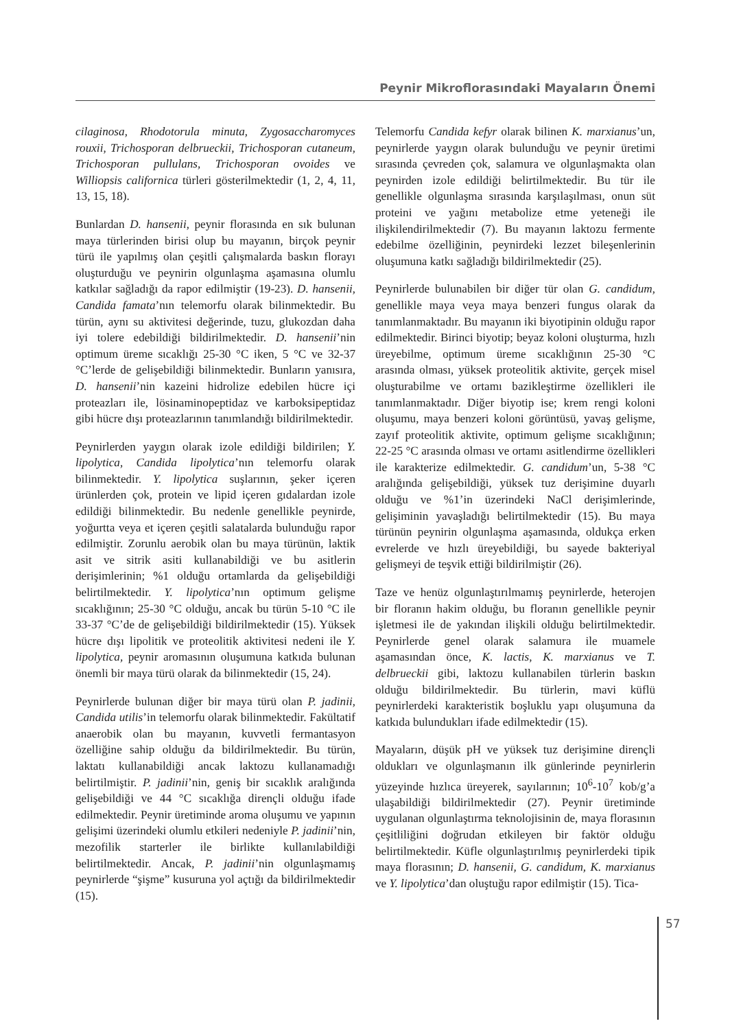Peynir Mikroflorasındaki Mayaların Önemi
cilaginosa, Rhodotorula minuta, Zygosaccharomyces rouxii, Trichosporan delbrueckii, Trichosporan cutaneum, Trichosporan pullulans, Trichosporan ovoides ve Williopsis californica türleri gösterilmektedir (1, 2, 4, 11, 13, 15, 18).
Bunlardan D. hansenii, peynir florasında en sık bulunan maya türlerinden birisi olup bu mayanın, birçok peynir türü ile yapılmış olan çeşitli çalışmalarda baskın florayı oluşturduğu ve peynirin olgunlaşma aşamasına olumlu katkılar sağladığı da rapor edilmiştir (19-23). D. hansenii, Candida famata’nın telemorfu olarak bilinmektedir. Bu türün, aynı su aktivitesi değerinde, tuzu, glukozdan daha iyi tolere edebildiği bildirilmektedir. D. hansenii’nin optimum üreme sıcaklığı 25-30 °C iken, 5 °C ve 32-37 °C’lerde de gelişebildiği bilinmektedir. Bunların yanısıra, D. hansenii’nin kazeini hidrolize edebilen hücre içi proteazları ile, lösinaminopeptidaz ve karboksipeptidaz gibi hücre dışı proteazlarının tanımlandığı bildirilmektedir.
Peynirlerden yaygın olarak izole edildiği bildirilen; Y. lipolytica, Candida lipolytica’nın telemorfu olarak bilinmektedir. Y. lipolytica suşlarının, şeker içeren ürünlerden çok, protein ve lipid içeren gıdalardan izole edildiği bilinmektedir. Bu nedenle genellikle peynirde, yoğurtta veya et içeren çeşitli salatalarda bulunduğu rapor edilmiştir. Zorunlu aerobik olan bu maya türünün, laktik asit ve sitrik asiti kullanabildiği ve bu asitlerin derişimlerinin; %1 olduğu ortamlarda da gelişebildiği belirtilmektedir. Y. lipolytica’nın optimum gelişme sıcaklığının; 25-30 °C olduğu, ancak bu türün 5-10 °C ile 33-37 °C’de de gelişebildiği bildirilmektedir (15). Yüksek hücre dışı lipolitik ve proteolitik aktivitesi nedeni ile Y. lipolytica, peynir aromasının oluşumuna katkıda bulunan önemli bir maya türü olarak da bilinmektedir (15, 24).
Peynirlerde bulunan diğer bir maya türü olan P. jadinii, Candida utilis’in telemorfu olarak bilinmektedir. Fakültatif anaerobik olan bu mayanın, kuvvetli fermantasyon özelliğine sahip olduğu da bildirilmektedir. Bu türün, laktatı kullanabildiği ancak laktozu kullanamadığı belirtilmiştir. P. jadinii’nin, geniş bir sıcaklık aralığında gelişebildiği ve 44 °C sıcaklığa dirençli olduğu ifade edilmektedir. Peynir üretiminde aroma oluşumu ve yapının gelişimi üzerindeki olumlu etkileri nedeniyle P. jadinii’nin, mezofilik starterler ile birlikte kullanılabildiği belirtilmektedir. Ancak, P. jadinii’nin olgunlaşmamış peynirlerde “şişme” kusuruna yol açtığı da bildirilmektedir (15).
Telemorfu Candida kefyr olarak bilinen K. marxianus’un, peynirlerde yaygın olarak bulunduğu ve peynir üretimi sırasında çevreden çok, salamura ve olgunlaşmakta olan peynirden izole edildiği belirtilmektedir. Bu tür ile genellikle olgunlaşma sırasında karşılaşılması, onun süt proteini ve yağını metabolize etme yeteneği ile ilişkilendirilmektedir (7). Bu mayanın laktozu fermente edebilme özelliğinin, peynirdeki lezzet bileşenlerinin oluşumuna katkı sağladığı bildirilmektedir (25).
Peynirlerde bulunabilen bir diğer tür olan G. candidum, genellikle maya veya maya benzeri fungus olarak da tanımlanmaktadır. Bu mayanın iki biyotipinin olduğu rapor edilmektedir. Birinci biyotip; beyaz koloni oluşturma, hızlı üreyebilme, optimum üreme sıcaklığının 25-30 °C arasında olması, yüksek proteolitik aktivite, gerçek misel oluşturabilme ve ortamı bazikleştirme özellikleri ile tanımlanmaktadır. Diğer biyotip ise; krem rengi koloni oluşumu, maya benzeri koloni görüntüsü, yavaş gelişme, zayıf proteolitik aktivite, optimum gelişme sıcaklığının; 22-25 °C arasında olması ve ortamı asitlendirme özellikleri ile karakterize edilmektedir. G. candidum’un, 5-38 °C aralığında gelişebildiği, yüksek tuz derişimine duyarlı olduğu ve %1’in üzerindeki NaCl derişimlerinde, gelişiminin yavaşladığı belirtilmektedir (15). Bu maya türünün peynirin olgunlaşma aşamasında, oldukça erken evrelerde ve hızlı üreyebildiği, bu sayede bakteriyal gelişmeyi de teşvik ettiği bildirilmiştir (26).
Taze ve henüz olgunlaştırılmamış peynirlerde, heterojen bir floranın hakim olduğu, bu floranın genellikle peynir işletmesi ile de yakından ilişkili olduğu belirtilmektedir. Peynirlerde genel olarak salamura ile muamele aşamasından önce, K. lactis, K. marxianus ve T. delbrueckii gibi, laktozu kullanabilen türlerin baskın olduğu bildirilmektedir. Bu türlerin, mavi küflü peynirlerdeki karakteristik boşluklu yapı oluşumuna da katkıda bulundukları ifade edilmektedir (15).
Mayaların, düşük pH ve yüksek tuz derişimine dirençli oldukları ve olgunlaşmanın ilk günlerinde peynirlerin yüzeyinde hızlıca üreyerek, sayılarının; 10<sup>6</sup>-10<sup>7</sup> kob/g’a ulaşabildiği bildirilmektedir (27). Peynir üretiminde uygulanan olgunlaştırma teknolojisinin de, maya florasının çeşitliliğini doğrudan etkileyen bir faktör olduğu belirtilmektedir. Küfle olgunlaştırılmış peynirlerdeki tipik maya florasının; D. hansenii, G. candidum, K. marxianus ve Y. lipolytica’dan oluştuğu rapor edilmiştir (15). Tica-
57